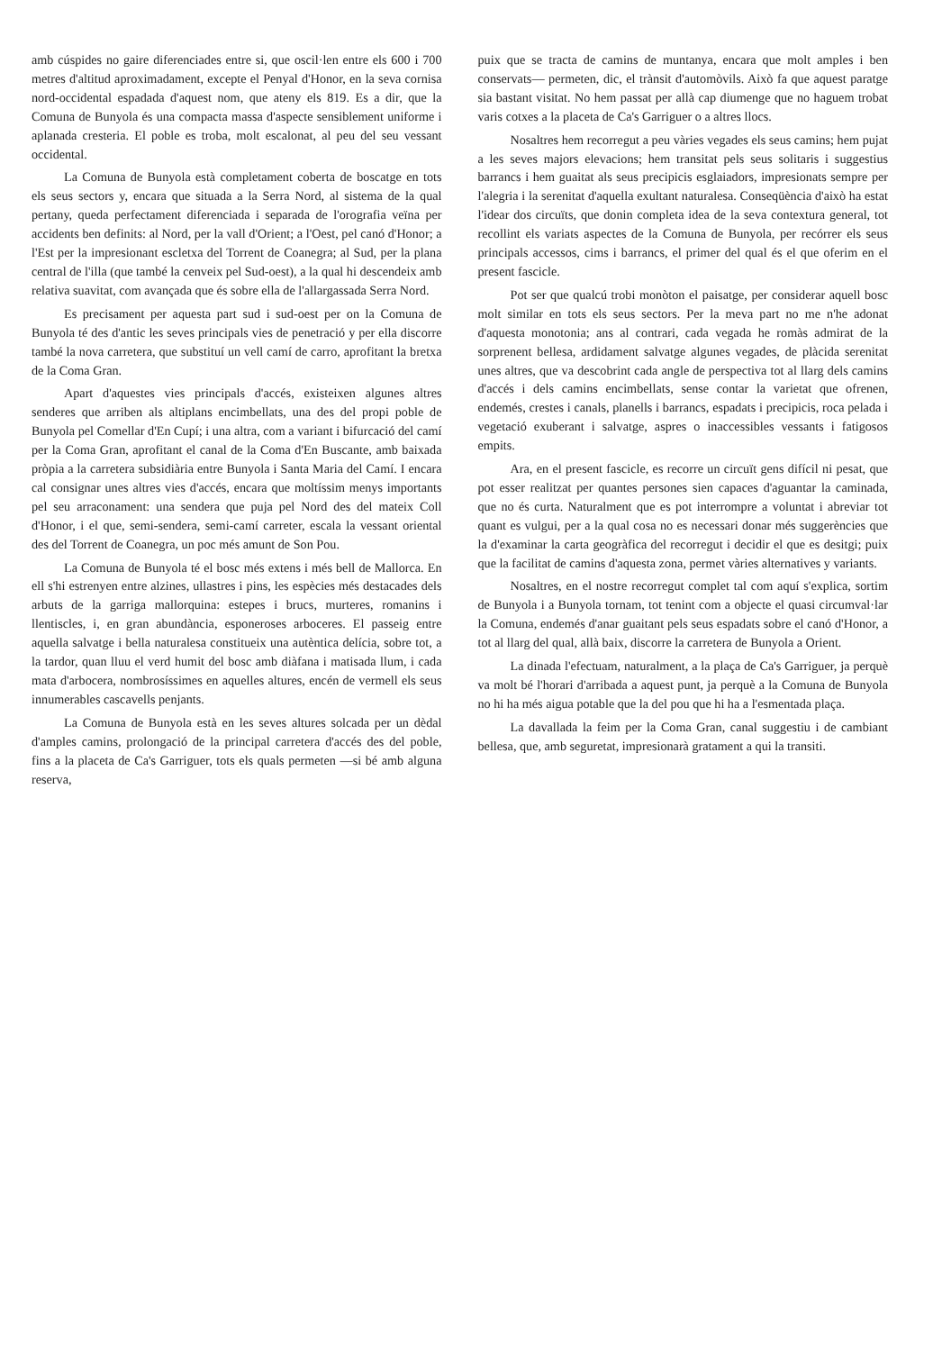amb cúspides no gaire diferenciades entre si, que oscil·len entre els 600 i 700 metres d'altitud aproximadament, excepte el Penyal d'Honor, en la seva cornisa nord-occidental espadada d'aquest nom, que ateny els 819. Es a dir, que la Comuna de Bunyola és una compacta massa d'aspecte sensiblement uniforme i aplanada cresteria. El poble es troba, molt escalonat, al peu del seu vessant occidental.
La Comuna de Bunyola està completament coberta de boscatge en tots els seus sectors y, encara que situada a la Serra Nord, al sistema de la qual pertany, queda perfectament diferenciada i separada de l'orografia veïna per accidents ben definits: al Nord, per la vall d'Orient; a l'Oest, pel canó d'Honor; a l'Est per la impresionant escletxa del Torrent de Coanegra; al Sud, per la plana central de l'illa (que també la cenveix pel Sud-oest), a la qual hi descendeix amb relativa suavitat, com avançada que és sobre ella de l'allargassada Serra Nord.
Es precisament per aquesta part sud i sud-oest per on la Comuna de Bunyola té des d'antic les seves principals vies de penetració y per ella discorre també la nova carretera, que substituí un vell camí de carro, aprofitant la bretxa de la Coma Gran.
Apart d'aquestes vies principals d'accés, existeixen algunes altres senderes que arriben als altiplans encimbellats, una des del propi poble de Bunyola pel Comellar d'En Cupí; i una altra, com a variant i bifurcació del camí per la Coma Gran, aprofitant el canal de la Coma d'En Buscante, amb baixada pròpia a la carretera subsidiària entre Bunyola i Santa Maria del Camí. I encara cal consignar unes altres vies d'accés, encara que moltíssim menys importants pel seu arraconament: una sendera que puja pel Nord des del mateix Coll d'Honor, i el que, semi-sendera, semi-camí carreter, escala la vessant oriental des del Torrent de Coanegra, un poc més amunt de Son Pou.
La Comuna de Bunyola té el bosc més extens i més bell de Mallorca. En ell s'hi estrenyen entre alzines, ullastres i pins, les espècies més destacades dels arbuts de la garriga mallorquina: estepes i brucs, murteres, romanins i llentiscles, i, en gran abundància, esponeroses arboceres. El passeig entre aquella salvatge i bella naturalesa constitueix una autèntica delícia, sobre tot, a la tardor, quan lluu el verd humit del bosc amb diàfana i matisada llum, i cada mata d'arbocera, nombrosíssimes en aquelles altures, encén de vermell els seus innumerables cascavells penjants.
La Comuna de Bunyola està en les seves altures solcada per un dèdal d'amples camins, prolongació de la principal carretera d'accés des del poble, fins a la placeta de Ca's Garriguer, tots els quals permeten —si bé amb alguna reserva,
puix que se tracta de camins de muntanya, encara que molt amples i ben conservats— permeten, dic, el trànsit d'automòvils. Això fa que aquest paratge sia bastant visitat. No hem passat per allà cap diumenge que no haguem trobat varis cotxes a la placeta de Ca's Garriguer o a altres llocs.
Nosaltres hem recorregut a peu vàries vegades els seus camins; hem pujat a les seves majors elevacions; hem transitat pels seus solitaris i suggestius barrancs i hem guaitat als seus precipicis esglaiadors, impresionats sempre per l'alegria i la serenitat d'aquella exultant naturalesa. Conseqüència d'això ha estat l'idear dos circuïts, que donin completa idea de la seva contextura general, tot recollint els variats aspectes de la Comuna de Bunyola, per recórrer els seus principals accessos, cims i barrancs, el primer del qual és el que oferim en el present fascicle.
Pot ser que qualcú trobi monòton el paisatge, per considerar aquell bosc molt similar en tots els seus sectors. Per la meva part no me n'he adonat d'aquesta monotonia; ans al contrari, cada vegada he romàs admirat de la sorprenent bellesa, ardidament salvatge algunes vegades, de plàcida serenitat unes altres, que va descobrint cada angle de perspectiva tot al llarg dels camins d'accés i dels camins encimbellats, sense contar la varietat que ofrenen, endemés, crestes i canals, planells i barrancs, espadats i precipicis, roca pelada i vegetació exuberant i salvatge, aspres o inaccessibles vessants i fatigosos empits.
Ara, en el present fascicle, es recorre un circuït gens difícil ni pesat, que pot esser realitzat per quantes persones sien capaces d'aguantar la caminada, que no és curta. Naturalment que es pot interrompre a voluntat i abreviar tot quant es vulgui, per a la qual cosa no es necessari donar més suggerències que la d'examinar la carta geogràfica del recorregut i decidir el que es desitgi; puix que la facilitat de camins d'aquesta zona, permet vàries alternatives y variants.
Nosaltres, en el nostre recorregut complet tal com aquí s'explica, sortim de Bunyola i a Bunyola tornam, tot tenint com a objecte el quasi circumval·lar la Comuna, endemés d'anar guaitant pels seus espadats sobre el canó d'Honor, a tot al llarg del qual, allà baix, discorre la carretera de Bunyola a Orient.
La dinada l'efectuam, naturalment, a la plaça de Ca's Garriguer, ja perquè va molt bé l'horari d'arribada a aquest punt, ja perquè a la Comuna de Bunyola no hi ha més aigua potable que la del pou que hi ha a l'esmentada plaça.
La davallada la feim per la Coma Gran, canal suggestiu i de cambiant bellesa, que, amb seguretat, impresionarà gratament a qui la transiti.